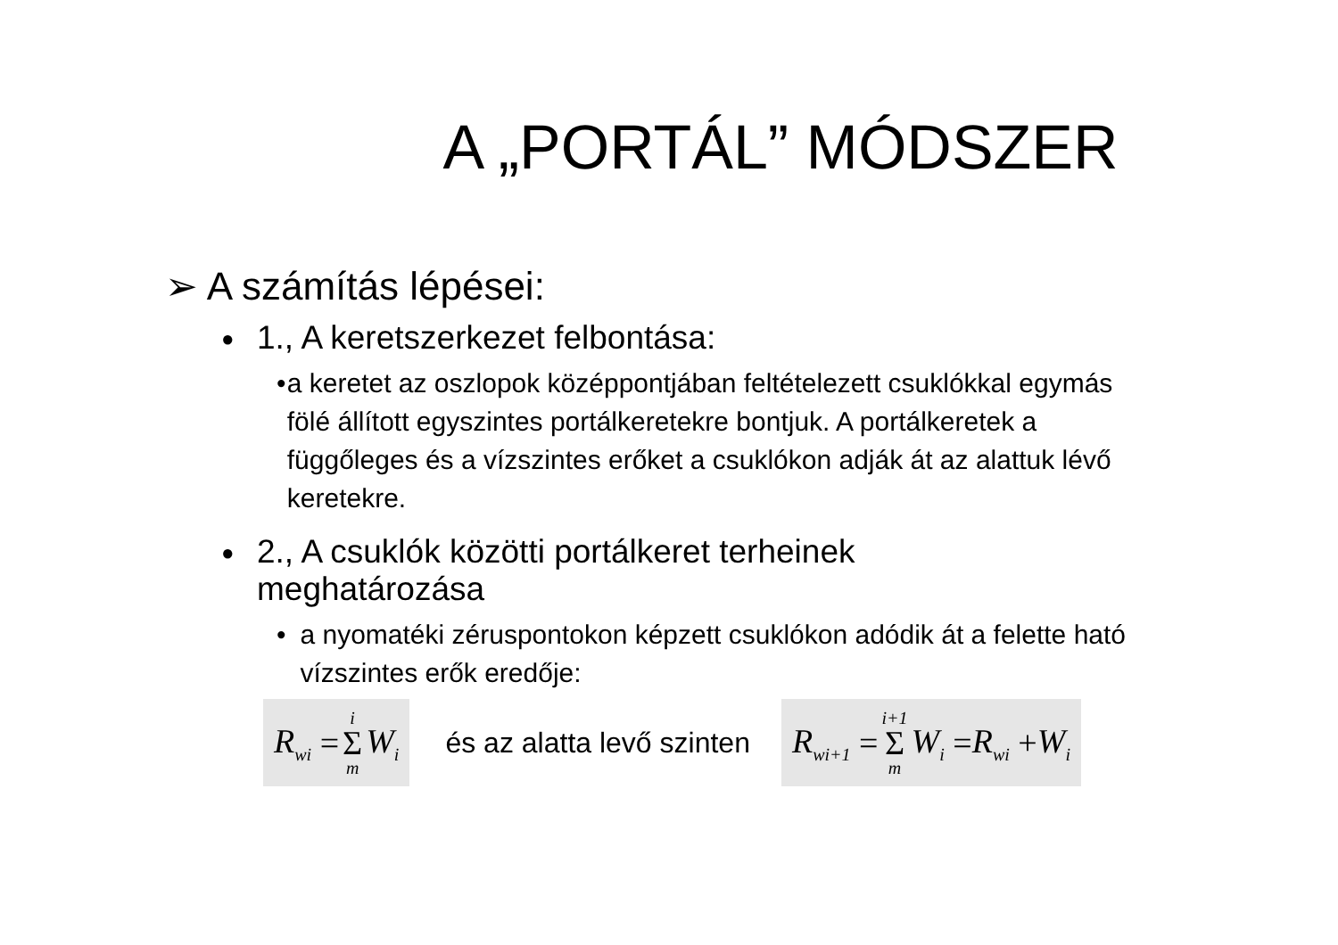A „PORTÁL” MÓDSZER
➢ A számítás lépései:
● 1., A keretszerkezet felbontása:
• a keretet az oszlopok középpontjában feltételezett csuklókkal egymás fölé állított egyszintes portálkeretekre bontjuk. A portálkeretek a függőleges és a vízszintes erőket a csuklókon adják át az alattuk lévő keretekre.
● 2., A csuklók közötti portálkeret terheinek
meghatározása
• a nyomatéki zéruspontokon képzett csuklókon adódik át a felette ható vízszintes erők eredője:
R<sub>wi</sub> = i Σ m W<sub>i</sub>
és az alatta levő szinten
R<sub>wi+1</sub> = i+1 Σ m W<sub>i</sub> = R<sub>wi</sub> + W<sub>i</sub>